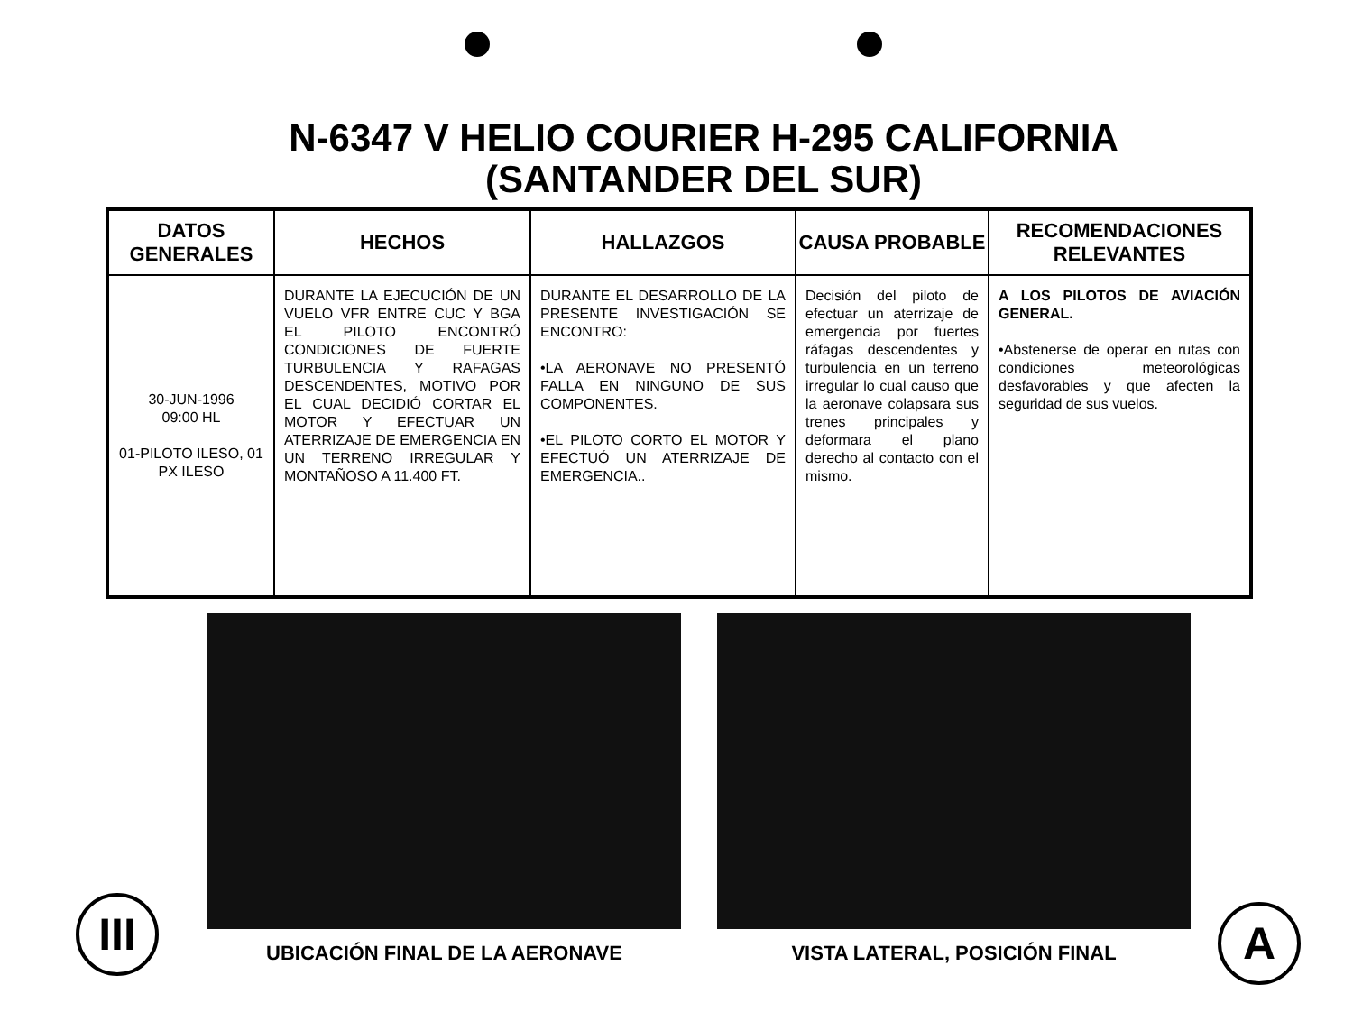N-6347 V HELIO COURIER H-295 CALIFORNIA
(SANTANDER DEL SUR)
| DATOS GENERALES | HECHOS | HALLAZGOS | CAUSA PROBABLE | RECOMENDACIONES RELEVANTES |
| --- | --- | --- | --- | --- |
| 30-JUN-1996 09:00 HL 01-PILOTO ILESO, 01 PX ILESO | DURANTE LA EJECUCIÓN DE UN VUELO VFR ENTRE CUC Y BGA EL PILOTO ENCONTRÓ CONDICIONES DE FUERTE TURBULENCIA Y RAFAGAS DESCENDENTES, MOTIVO POR EL CUAL DECIDIÓ CORTAR EL MOTOR Y EFECTUAR UN ATERRIZAJE DE EMERGENCIA EN UN TERRENO IRREGULAR Y MONTAÑOSO A 11.400 FT. | DURANTE EL DESARROLLO DE LA PRESENTE INVESTIGACIÓN SE ENCONTRO: •LA AERONAVE NO PRESENTÓ FALLA EN NINGUNO DE SUS COMPONENTES. •EL PILOTO CORTO EL MOTOR Y EFECTUÓ UN ATERRIZAJE DE EMERGENCIA.. | Decisión del piloto de efectuar un aterrizaje de emergencia por fuertes ráfagas descendentes y turbulencia en un terreno irregular lo cual causo que la aeronave colapsara sus trenes principales y deformara el plano derecho al contacto con el mismo. | A LOS PILOTOS DE AVIACIÓN GENERAL. •Abstenerse de operar en rutas con condiciones meteorológicas desfavorables y que afecten la seguridad de sus vuelos. |
UBICACIÓN FINAL DE LA AERONAVE VISTA LATERAL, POSICIÓN FINAL
III
A